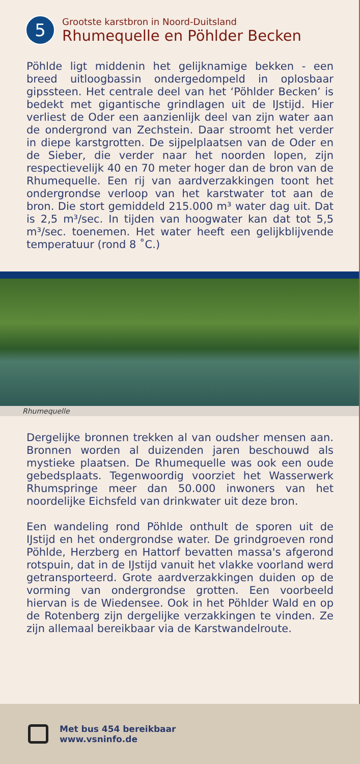5
Grootste karstbron in Noord-Duitsland
Rhumequelle en Pöhlder Becken
Pöhlde ligt middenin het gelijknamige bekken - een breed uitloogbassin ondergedompeld in oplosbaar gipssteen. Het centrale deel van het ‘Pöhlder Becken’ is bedekt met gigantische grindlagen uit de IJstijd. Hier verliest de Oder een aanzienlijk deel van zijn water aan de ondergrond van Zechstein. Daar stroomt het verder in diepe karstgrotten. De sijpelplaatsen van de Oder en de Sieber, die verder naar het noorden lopen, zijn respectievelijk 40 en 70 meter hoger dan de bron van de Rhumequelle. Een rij van aardverzakkingen toont het ondergrondse verloop van het karstwater tot aan de bron. Die stort gemiddeld 215.000 m³ water dag uit. Dat is 2,5 m³/sec. In tijden van hoogwater kan dat tot 5,5 m³/sec. toenemen. Het water heeft een gelijkblijvende temperatuur (rond 8 ˚C.)
Rhumequelle
Dergelijke bronnen trekken al van oudsher mensen aan. Bronnen worden al duizenden jaren beschouwd als mystieke plaatsen. De Rhumequelle was ook een oude gebedsplaats. Tegenwoordig voorziet het Wasserwerk Rhumspringe meer dan 50.000 inwoners van het noordelijke Eichsfeld van drinkwater uit deze bron.
Een wandeling rond Pöhlde onthult de sporen uit de IJstijd en het ondergrondse water. De grindgroeven rond Pöhlde, Herzberg en Hattorf bevatten massa's afgerond rotspuin, dat in de IJstijd vanuit het vlakke voorland werd getransporteerd. Grote aardverzakkingen duiden op de vorming van ondergrondse grotten. Een voorbeeld hiervan is de Wiedensee. Ook in het Pöhlder Wald en op de Rotenberg zijn dergelijke verzakkingen te vinden. Ze zijn allemaal bereikbaar via de Karstwandelroute.
Met bus 454 bereikbaar
www.vsninfo.de